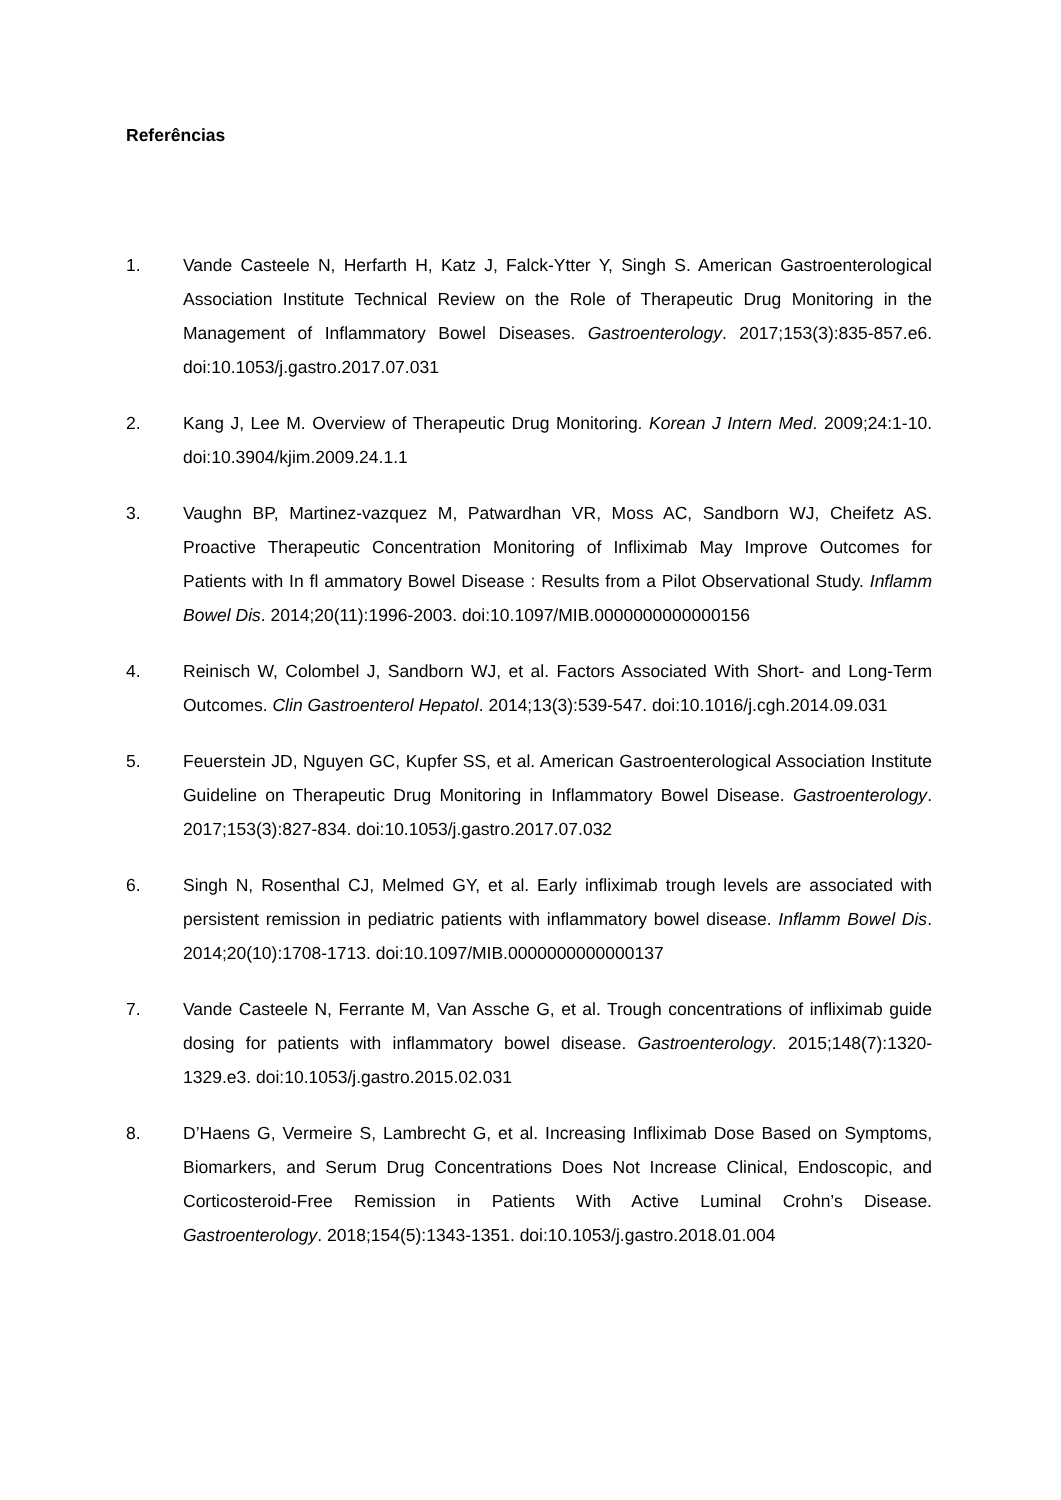Referências
1. Vande Casteele N, Herfarth H, Katz J, Falck-Ytter Y, Singh S. American Gastroenterological Association Institute Technical Review on the Role of Therapeutic Drug Monitoring in the Management of Inflammatory Bowel Diseases. Gastroenterology. 2017;153(3):835-857.e6. doi:10.1053/j.gastro.2017.07.031
2. Kang J, Lee M. Overview of Therapeutic Drug Monitoring. Korean J Intern Med. 2009;24:1-10. doi:10.3904/kjim.2009.24.1.1
3. Vaughn BP, Martinez-vazquez M, Patwardhan VR, Moss AC, Sandborn WJ, Cheifetz AS. Proactive Therapeutic Concentration Monitoring of Infliximab May Improve Outcomes for Patients with In fl ammatory Bowel Disease : Results from a Pilot Observational Study. Inflamm Bowel Dis. 2014;20(11):1996-2003. doi:10.1097/MIB.0000000000000156
4. Reinisch W, Colombel J, Sandborn WJ, et al. Factors Associated With Short- and Long-Term Outcomes. Clin Gastroenterol Hepatol. 2014;13(3):539-547. doi:10.1016/j.cgh.2014.09.031
5. Feuerstein JD, Nguyen GC, Kupfer SS, et al. American Gastroenterological Association Institute Guideline on Therapeutic Drug Monitoring in Inflammatory Bowel Disease. Gastroenterology. 2017;153(3):827-834. doi:10.1053/j.gastro.2017.07.032
6. Singh N, Rosenthal CJ, Melmed GY, et al. Early infliximab trough levels are associated with persistent remission in pediatric patients with inflammatory bowel disease. Inflamm Bowel Dis. 2014;20(10):1708-1713. doi:10.1097/MIB.0000000000000137
7. Vande Casteele N, Ferrante M, Van Assche G, et al. Trough concentrations of infliximab guide dosing for patients with inflammatory bowel disease. Gastroenterology. 2015;148(7):1320-1329.e3. doi:10.1053/j.gastro.2015.02.031
8. D’Haens G, Vermeire S, Lambrecht G, et al. Increasing Infliximab Dose Based on Symptoms, Biomarkers, and Serum Drug Concentrations Does Not Increase Clinical, Endoscopic, and Corticosteroid-Free Remission in Patients With Active Luminal Crohn’s Disease. Gastroenterology. 2018;154(5):1343-1351. doi:10.1053/j.gastro.2018.01.004